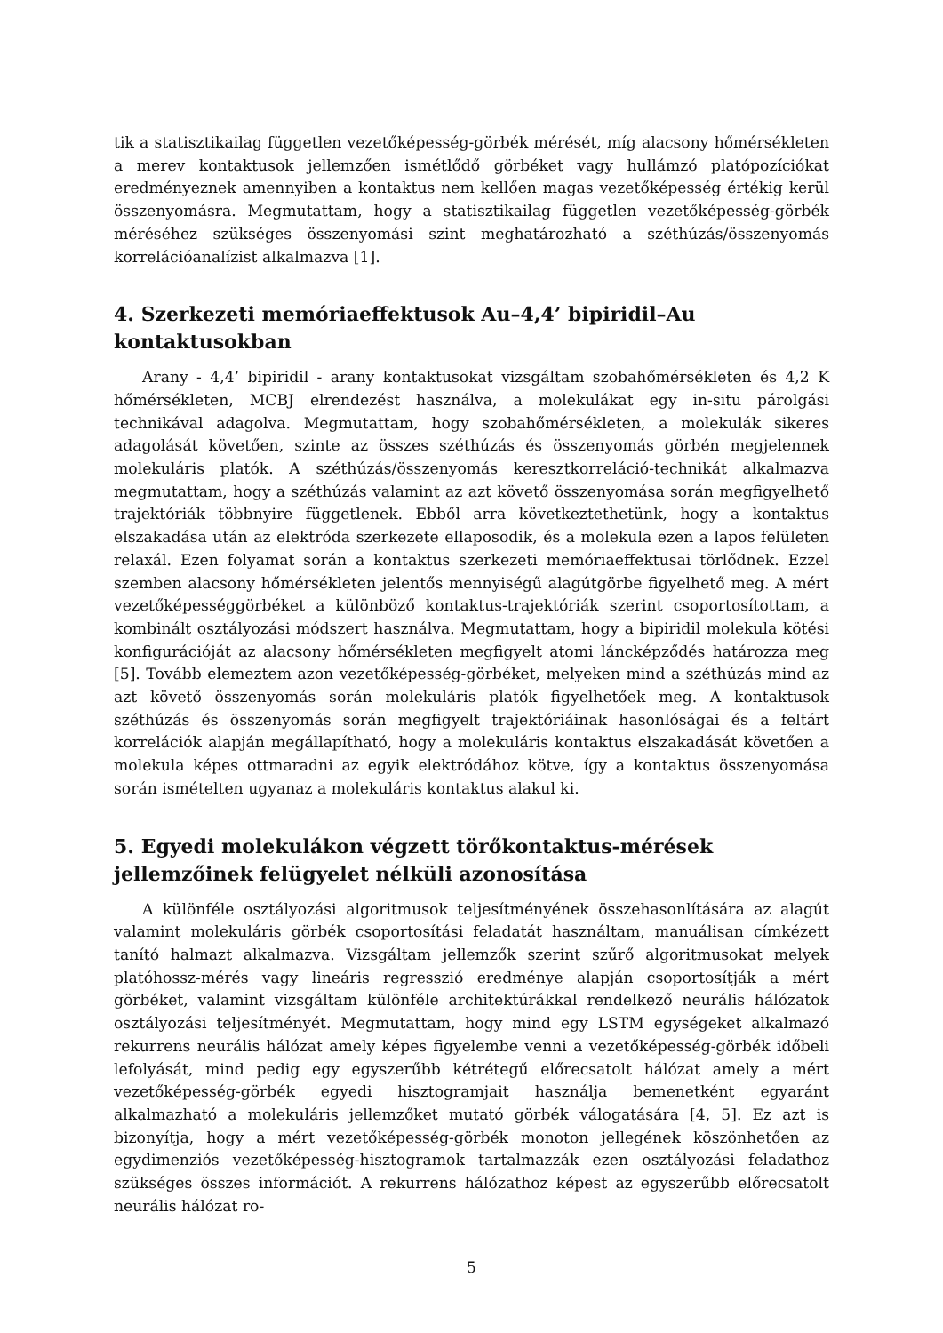tik a statisztikailag független vezetőképesség-görbék mérését, míg alacsony hőmérsékleten a merev kontaktusok jellemzően ismétlődő görbéket vagy hullámzó platópozíciókat eredményeznek amennyiben a kontaktus nem kellően magas vezetőképesség értékig kerül összenyomásra. Megmutattam, hogy a statisztikailag független vezetőképesség-görbék méréséhez szükséges összenyomási szint meghatározható a széthúzás/összenyomás korrelációanalízist alkalmazva [1].
4. Szerkezeti memóriaeffektusok Au–4,4’ bipiridil–Au kontaktusokban
Arany - 4,4’ bipiridil - arany kontaktusokat vizsgáltam szobahőmérsékleten és 4,2 K hőmérsékleten, MCBJ elrendezést használva, a molekulákat egy in-situ párolgási technikával adagolva. Megmutattam, hogy szobahőmérsékleten, a molekulák sikeres adagolását követően, szinte az összes széthúzás és összenyomás görbén megjelennek molekuláris platók. A széthúzás/összenyomás keresztkorreláció-technikát alkalmazva megmutattam, hogy a széthúzás valamint az azt követő összenyomása során megfigyelhető trajektóriák többnyire függetlenek. Ebből arra következtethetünk, hogy a kontaktus elszakadása után az elektróda szerkezete ellaposodik, és a molekula ezen a lapos felületen relaxál. Ezen folyamat során a kontaktus szerkezeti memóriaeffektusai törlődnek. Ezzel szemben alacsony hőmérsékleten jelentős mennyiségű alagútgörbe figyelhető meg. A mért vezetőképességgörbéket a különböző kontaktus-trajektóriák szerint csoportosítottam, a kombinált osztályozási módszert használva. Megmutattam, hogy a bipiridil molekula kötési konfigurációját az alacsony hőmérsékleten megfigyelt atomi láncképződés határozza meg [5]. Tovább elemeztem azon vezetőképesség-görbéket, melyeken mind a széthúzás mind az azt követő összenyomás során molekuláris platók figyelhetőek meg. A kontaktusok széthúzás és összenyomás során megfigyelt trajektóriáinak hasonlóságai és a feltárt korrelációk alapján megállapítható, hogy a molekuláris kontaktus elszakadását követően a molekula képes ottmaradni az egyik elektródához kötve, így a kontaktus összenyomása során ismételten ugyanaz a molekuláris kontaktus alakul ki.
5. Egyedi molekulákon végzett törőkontaktus-mérések jellemzőinek felügyelet nélküli azonosítása
A különféle osztályozási algoritmusok teljesítményének összehasonlítására az alagút valamint molekuláris görbék csoportosítási feladatát használtam, manuálisan címkézett tanító halmazt alkalmazva. Vizsgáltam jellemzők szerint szűrő algoritmusokat melyek platóhossz-mérés vagy lineáris regresszió eredménye alapján csoportosítják a mért görbéket, valamint vizsgáltam különféle architektúrákkal rendelkező neurális hálózatok osztályozási teljesítményét. Megmutattam, hogy mind egy LSTM egységeket alkalmazó rekurrens neurális hálózat amely képes figyelembe venni a vezetőképesség-görbék időbeli lefolyását, mind pedig egy egyszerűbb kétrétegű előrecsatolt hálózat amely a mért vezetőképesség-görbék egyedi hisztogramjait használja bemenetként egyaránt alkalmazható a molekuláris jellemzőket mutató görbék válogatására [4, 5]. Ez azt is bizonyítja, hogy a mért vezetőképesség-görbék monoton jellegének köszönhetően az egydimenziós vezetőképesség-hisztogramok tartalmazzák ezen osztályozási feladathoz szükséges összes információt. A rekurrens hálózathoz képest az egyszerűbb előrecsatolt neurális hálózat ro-
5